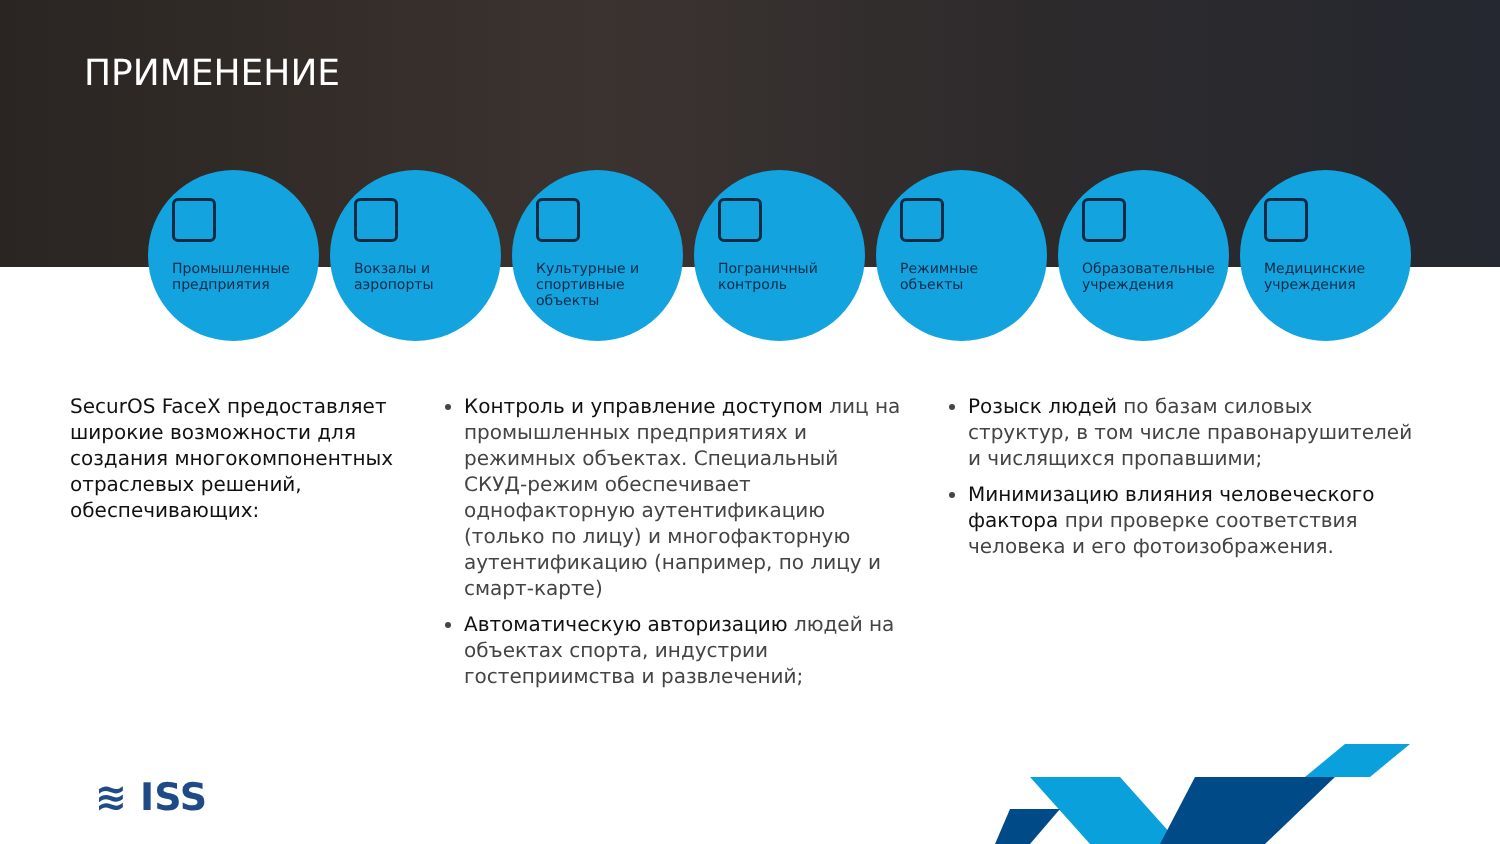ПРИМЕНЕНИЕ
Промышленные
предприятия
Вокзалы и
аэропорты
Культурные и
спортивные
объекты
Пограничный
контроль
Режимные
объекты
Образовательные
учреждения
Медицинские
учреждения
SecurOS FaceX предоставляет широкие возможности для создания многокомпонентных отраслевых решений, обеспечивающих:
Контроль и управление доступом лиц на промышленных предприятиях и режимных объектах. Специальный СКУД-режим обеспечивает однофакторную аутентификацию (только по лицу) и многофакторную аутентификацию (например, по лицу и смарт-карте)
Автоматическую авторизацию людей на объектах спорта, индустрии гостеприимства и развлечений;
Розыск людей по базам силовых структур, в том числе правонарушителей и числящихся пропавшими;
Минимизацию влияния человеческого фактора при проверке соответствия человека и его фотоизображения.
≋ ISS